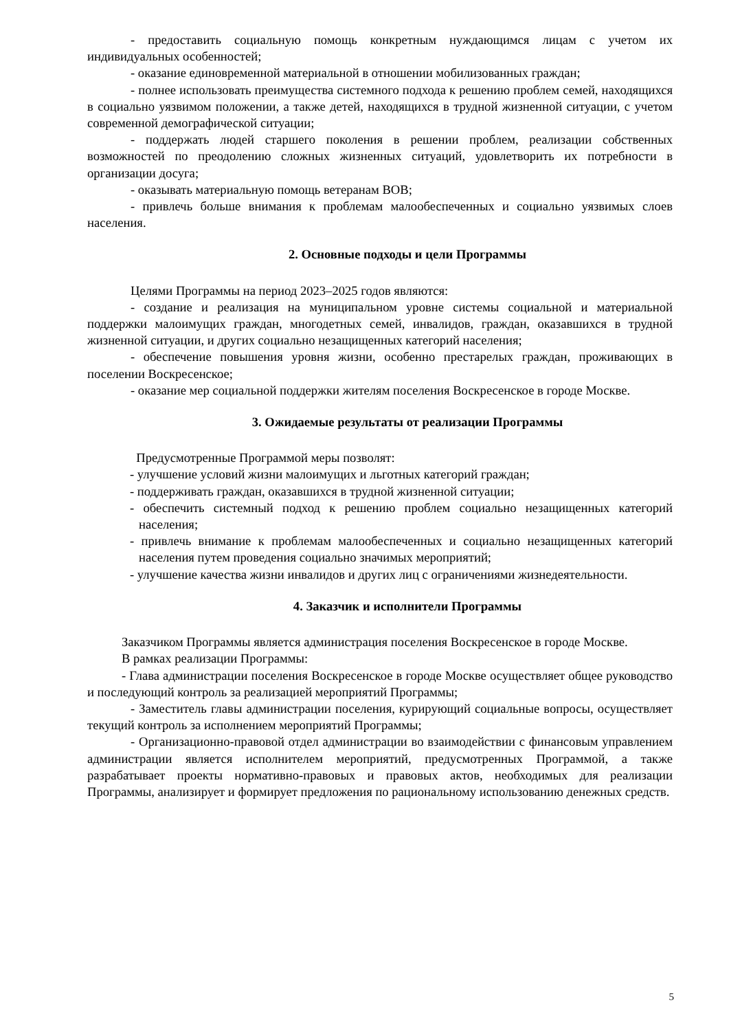- предоставить социальную помощь конкретным нуждающимся лицам с учетом их индивидуальных особенностей;
- оказание единовременной материальной в отношении мобилизованных граждан;
- полнее использовать преимущества системного подхода к решению проблем семей, находящихся в социально уязвимом положении, а также детей, находящихся в трудной жизненной ситуации, с учетом современной демографической ситуации;
- поддержать людей старшего поколения в решении проблем, реализации собственных возможностей по преодолению сложных жизненных ситуаций, удовлетворить их потребности в организации досуга;
- оказывать материальную помощь ветеранам ВОВ;
- привлечь больше внимания к проблемам малообеспеченных и социально уязвимых слоев населения.
2. Основные подходы и цели Программы
Целями Программы на период 2023–2025 годов являются:
- создание и реализация на муниципальном уровне системы социальной и материальной поддержки малоимущих граждан, многодетных семей, инвалидов, граждан, оказавшихся в трудной жизненной ситуации, и других социально незащищенных категорий населения;
- обеспечение повышения уровня жизни, особенно престарелых граждан, проживающих в поселении Воскресенское;
- оказание мер социальной поддержки жителям поселения Воскресенское в городе Москве.
3. Ожидаемые результаты от реализации Программы
Предусмотренные Программой меры позволят:
- улучшение условий жизни малоимущих и льготных категорий граждан;
- поддерживать граждан, оказавшихся в трудной жизненной ситуации;
- обеспечить системный подход к решению проблем социально незащищенных категорий населения;
- привлечь внимание к проблемам малообеспеченных и социально незащищенных категорий населения путем проведения социально значимых мероприятий;
- улучшение качества жизни инвалидов и других лиц с ограничениями жизнедеятельности.
4. Заказчик и исполнители Программы
Заказчиком Программы является администрация поселения Воскресенское в городе Москве.
В рамках реализации Программы:
- Глава администрации поселения Воскресенское в городе Москве осуществляет общее руководство и последующий контроль за реализацией мероприятий Программы;
- Заместитель главы администрации поселения, курирующий социальные вопросы, осуществляет текущий контроль за исполнением мероприятий Программы;
- Организационно-правовой отдел администрации во взаимодействии с финансовым управлением администрации является исполнителем мероприятий, предусмотренных Программой, а также разрабатывает проекты нормативно-правовых и правовых актов, необходимых для реализации Программы, анализирует и формирует предложения по рациональному использованию денежных средств.
5